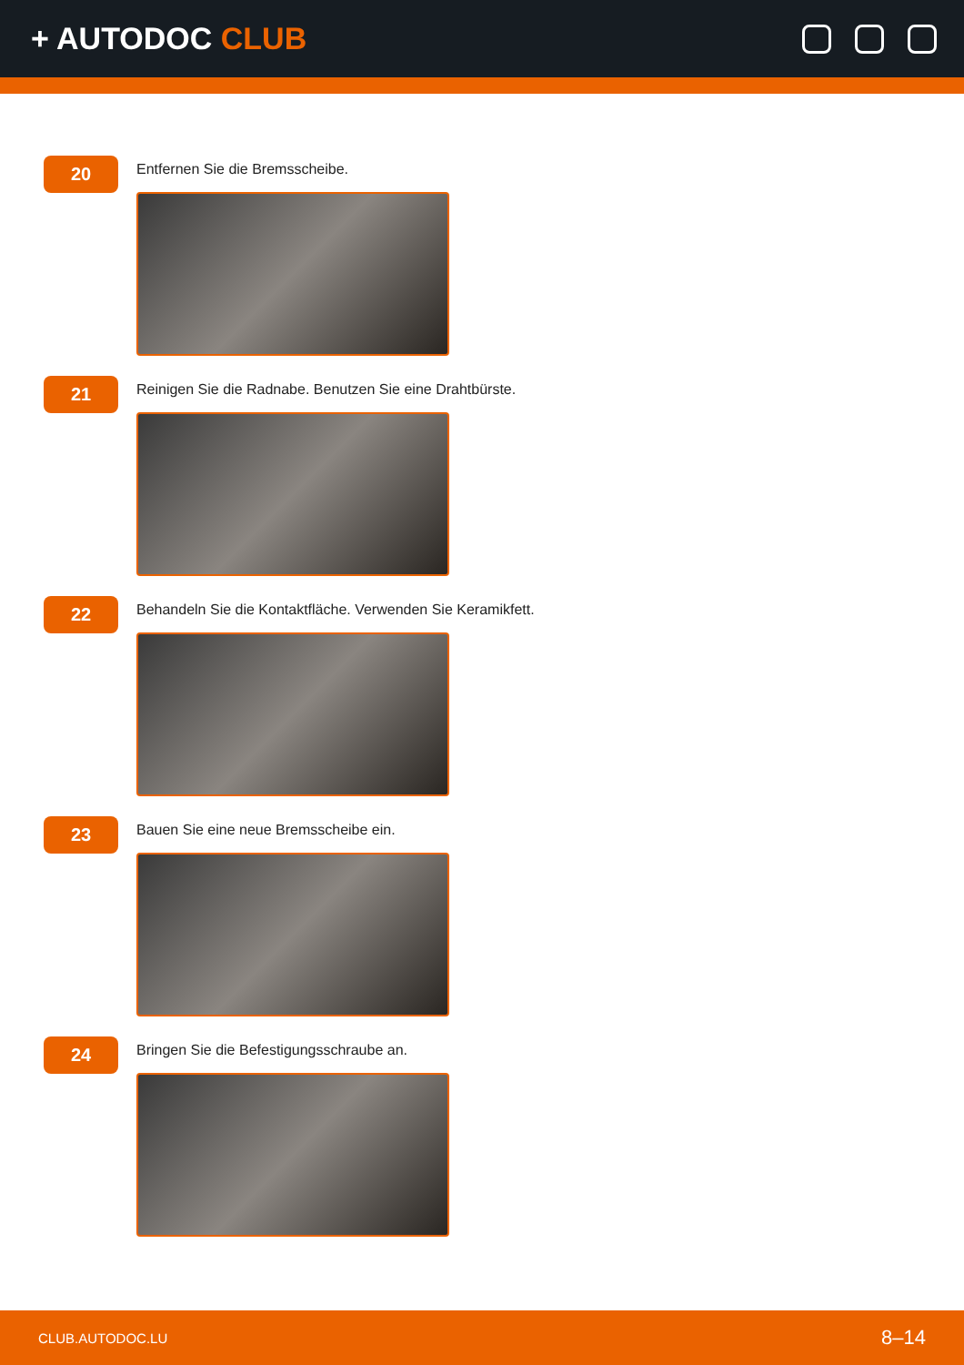+ AUTODOC CLUB
20
Entfernen Sie die Bremsscheibe.
21
Reinigen Sie die Radnabe. Benutzen Sie eine Drahtbürste.
22
Behandeln Sie die Kontaktfläche. Verwenden Sie Keramikfett.
23
Bauen Sie eine neue Bremsscheibe ein.
24
Bringen Sie die Befestigungsschraube an.
CLUB.AUTODOC.LU 8–14